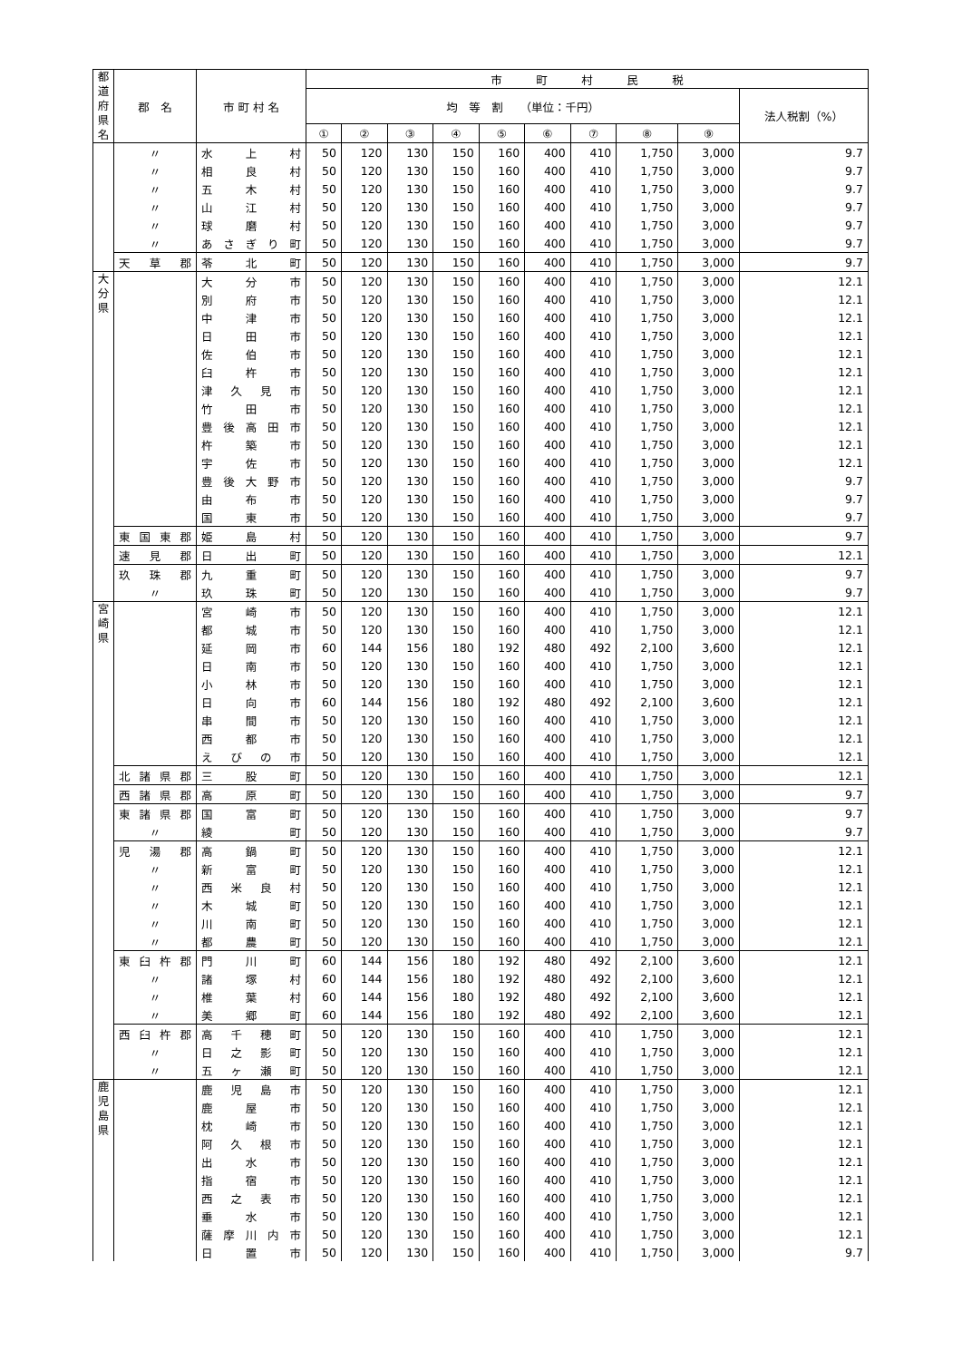| 都道府県名 | 郡 名 | 市 町 村 名 | 市 町 村 民 税 | | | | | | | | | |
| --- | --- | --- | --- | --- | --- | --- | --- | --- | --- | --- | --- | --- |
| | | | 均 等 割 （単位：千円） | | | | | | | | | 法人税割（%） |
| | | | ① | ② | ③ | ④ | ⑤ | ⑥ | ⑦ | ⑧ | ⑨ | |
| | 〃 | 水上村 | 50 | 120 | 130 | 150 | 160 | 400 | 410 | 1,750 | 3,000 | 9.7 |
| | 〃 | 相良村 | 50 | 120 | 130 | 150 | 160 | 400 | 410 | 1,750 | 3,000 | 9.7 |
| | 〃 | 五木村 | 50 | 120 | 130 | 150 | 160 | 400 | 410 | 1,750 | 3,000 | 9.7 |
| | 〃 | 山江村 | 50 | 120 | 130 | 150 | 160 | 400 | 410 | 1,750 | 3,000 | 9.7 |
| | 〃 | 球磨村 | 50 | 120 | 130 | 150 | 160 | 400 | 410 | 1,750 | 3,000 | 9.7 |
| | 〃 | あさぎり町 | 50 | 120 | 130 | 150 | 160 | 400 | 410 | 1,750 | 3,000 | 9.7 |
| | 天草郡 | 苓北町 | 50 | 120 | 130 | 150 | 160 | 400 | 410 | 1,750 | 3,000 | 9.7 |
| 大分県 | | 大分市 | 50 | 120 | 130 | 150 | 160 | 400 | 410 | 1,750 | 3,000 | 12.1 |
| | | 別府市 | 50 | 120 | 130 | 150 | 160 | 400 | 410 | 1,750 | 3,000 | 12.1 |
| | | 中津市 | 50 | 120 | 130 | 150 | 160 | 400 | 410 | 1,750 | 3,000 | 12.1 |
| | | 日田市 | 50 | 120 | 130 | 150 | 160 | 400 | 410 | 1,750 | 3,000 | 12.1 |
| | | 佐伯市 | 50 | 120 | 130 | 150 | 160 | 400 | 410 | 1,750 | 3,000 | 12.1 |
| | | 臼杵市 | 50 | 120 | 130 | 150 | 160 | 400 | 410 | 1,750 | 3,000 | 12.1 |
| | | 津久見市 | 50 | 120 | 130 | 150 | 160 | 400 | 410 | 1,750 | 3,000 | 12.1 |
| | | 竹田市 | 50 | 120 | 130 | 150 | 160 | 400 | 410 | 1,750 | 3,000 | 12.1 |
| | | 豊後高田市 | 50 | 120 | 130 | 150 | 160 | 400 | 410 | 1,750 | 3,000 | 12.1 |
| | | 杵築市 | 50 | 120 | 130 | 150 | 160 | 400 | 410 | 1,750 | 3,000 | 12.1 |
| | | 宇佐市 | 50 | 120 | 130 | 150 | 160 | 400 | 410 | 1,750 | 3,000 | 12.1 |
| | | 豊後大野市 | 50 | 120 | 130 | 150 | 160 | 400 | 410 | 1,750 | 3,000 | 9.7 |
| | | 由布市 | 50 | 120 | 130 | 150 | 160 | 400 | 410 | 1,750 | 3,000 | 9.7 |
| | | 国東市 | 50 | 120 | 130 | 150 | 160 | 400 | 410 | 1,750 | 3,000 | 9.7 |
| | 東国東郡 | 姫島村 | 50 | 120 | 130 | 150 | 160 | 400 | 410 | 1,750 | 3,000 | 9.7 |
| | 速見郡 | 日出町 | 50 | 120 | 130 | 150 | 160 | 400 | 410 | 1,750 | 3,000 | 12.1 |
| | 玖珠郡 | 九重町 | 50 | 120 | 130 | 150 | 160 | 400 | 410 | 1,750 | 3,000 | 9.7 |
| | 〃 | 玖珠町 | 50 | 120 | 130 | 150 | 160 | 400 | 410 | 1,750 | 3,000 | 9.7 |
| 宮崎県 | | 宮崎市 | 50 | 120 | 130 | 150 | 160 | 400 | 410 | 1,750 | 3,000 | 12.1 |
| | | 都城市 | 50 | 120 | 130 | 150 | 160 | 400 | 410 | 1,750 | 3,000 | 12.1 |
| | | 延岡市 | 60 | 144 | 156 | 180 | 192 | 480 | 492 | 2,100 | 3,600 | 12.1 |
| | | 日南市 | 50 | 120 | 130 | 150 | 160 | 400 | 410 | 1,750 | 3,000 | 12.1 |
| | | 小林市 | 50 | 120 | 130 | 150 | 160 | 400 | 410 | 1,750 | 3,000 | 12.1 |
| | | 日向市 | 60 | 144 | 156 | 180 | 192 | 480 | 492 | 2,100 | 3,600 | 12.1 |
| | | 串間市 | 50 | 120 | 130 | 150 | 160 | 400 | 410 | 1,750 | 3,000 | 12.1 |
| | | 西都市 | 50 | 120 | 130 | 150 | 160 | 400 | 410 | 1,750 | 3,000 | 12.1 |
| | | えびの市 | 50 | 120 | 130 | 150 | 160 | 400 | 410 | 1,750 | 3,000 | 12.1 |
| | 北諸県郡 | 三股町 | 50 | 120 | 130 | 150 | 160 | 400 | 410 | 1,750 | 3,000 | 12.1 |
| | 西諸県郡 | 高原町 | 50 | 120 | 130 | 150 | 160 | 400 | 410 | 1,750 | 3,000 | 9.7 |
| | 東諸県郡 | 国富町 | 50 | 120 | 130 | 150 | 160 | 400 | 410 | 1,750 | 3,000 | 9.7 |
| | 〃 | 綾町 | 50 | 120 | 130 | 150 | 160 | 400 | 410 | 1,750 | 3,000 | 9.7 |
| | 児湯郡 | 高鍋町 | 50 | 120 | 130 | 150 | 160 | 400 | 410 | 1,750 | 3,000 | 12.1 |
| | 〃 | 新富町 | 50 | 120 | 130 | 150 | 160 | 400 | 410 | 1,750 | 3,000 | 12.1 |
| | 〃 | 西米良村 | 50 | 120 | 130 | 150 | 160 | 400 | 410 | 1,750 | 3,000 | 12.1 |
| | 〃 | 木城町 | 50 | 120 | 130 | 150 | 160 | 400 | 410 | 1,750 | 3,000 | 12.1 |
| | 〃 | 川南町 | 50 | 120 | 130 | 150 | 160 | 400 | 410 | 1,750 | 3,000 | 12.1 |
| | 〃 | 都農町 | 50 | 120 | 130 | 150 | 160 | 400 | 410 | 1,750 | 3,000 | 12.1 |
| | 東臼杵郡 | 門川町 | 60 | 144 | 156 | 180 | 192 | 480 | 492 | 2,100 | 3,600 | 12.1 |
| | 〃 | 諸塚村 | 60 | 144 | 156 | 180 | 192 | 480 | 492 | 2,100 | 3,600 | 12.1 |
| | 〃 | 椎葉村 | 60 | 144 | 156 | 180 | 192 | 480 | 492 | 2,100 | 3,600 | 12.1 |
| | 〃 | 美郷町 | 60 | 144 | 156 | 180 | 192 | 480 | 492 | 2,100 | 3,600 | 12.1 |
| | 西臼杵郡 | 高千穂町 | 50 | 120 | 130 | 150 | 160 | 400 | 410 | 1,750 | 3,000 | 12.1 |
| | 〃 | 日之影町 | 50 | 120 | 130 | 150 | 160 | 400 | 410 | 1,750 | 3,000 | 12.1 |
| | 〃 | 五ヶ瀬町 | 50 | 120 | 130 | 150 | 160 | 400 | 410 | 1,750 | 3,000 | 12.1 |
| 鹿児島県 | | 鹿児島市 | 50 | 120 | 130 | 150 | 160 | 400 | 410 | 1,750 | 3,000 | 12.1 |
| | | 鹿屋市 | 50 | 120 | 130 | 150 | 160 | 400 | 410 | 1,750 | 3,000 | 12.1 |
| | | 枕崎市 | 50 | 120 | 130 | 150 | 160 | 400 | 410 | 1,750 | 3,000 | 12.1 |
| | | 阿久根市 | 50 | 120 | 130 | 150 | 160 | 400 | 410 | 1,750 | 3,000 | 12.1 |
| | | 出水市 | 50 | 120 | 130 | 150 | 160 | 400 | 410 | 1,750 | 3,000 | 12.1 |
| | | 指宿市 | 50 | 120 | 130 | 150 | 160 | 400 | 410 | 1,750 | 3,000 | 12.1 |
| | | 西之表市 | 50 | 120 | 130 | 150 | 160 | 400 | 410 | 1,750 | 3,000 | 12.1 |
| | | 垂水市 | 50 | 120 | 130 | 150 | 160 | 400 | 410 | 1,750 | 3,000 | 12.1 |
| | | 薩摩川内市 | 50 | 120 | 130 | 150 | 160 | 400 | 410 | 1,750 | 3,000 | 12.1 |
| | | 日置市 | 50 | 120 | 130 | 150 | 160 | 400 | 410 | 1,750 | 3,000 | 9.7 |